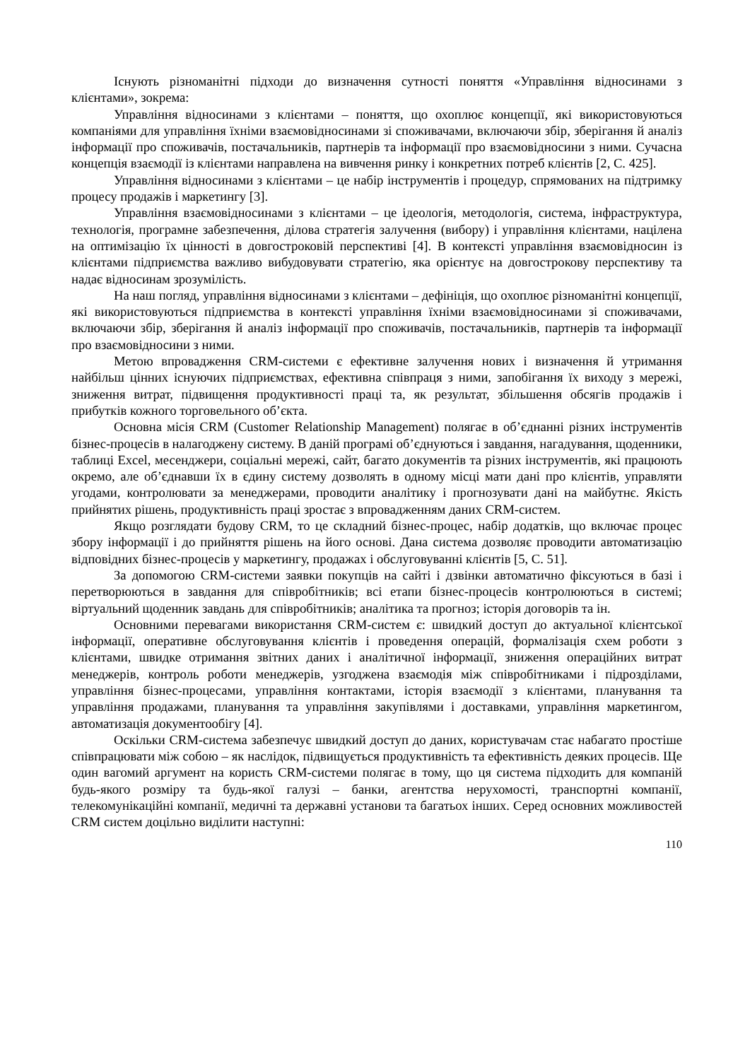Існують різноманітні підходи до визначення сутності поняття «Управління відносинами з клієнтами», зокрема:
Управління відносинами з клієнтами – поняття, що охоплює концепції, які використовуються компаніями для управління їхніми взаємовідносинами зі споживачами, включаючи збір, зберігання й аналіз інформації про споживачів, постачальників, партнерів та інформації про взаємовідносини з ними. Сучасна концепція взаємодії із клієнтами направлена на вивчення ринку і конкретних потреб клієнтів [2, С. 425].
Управління відносинами з клієнтами – це набір інструментів і процедур, спрямованих на підтримку процесу продажів і маркетингу [3].
Управління взаємовідносинами з клієнтами – це ідеологія, методологія, система, інфраструктура, технологія, програмне забезпечення, ділова стратегія залучення (вибору) і управління клієнтами, націлена на оптимізацію їх цінності в довгостроковій перспективі [4]. В контексті управління взаємовідносин із клієнтами підприємства важливо вибудовувати стратегію, яка орієнтує на довгострокову перспективу та надає відносинам зрозумілість.
На наш погляд, управління відносинами з клієнтами – дефініція, що охоплює різноманітні концепції, які використовуються підприємства в контексті управління їхніми взаємовідносинами зі споживачами, включаючи збір, зберігання й аналіз інформації про споживачів, постачальників, партнерів та інформації про взаємовідносини з ними.
Метою впровадження CRM-системи є ефективне залучення нових і визначення й утримання найбільш цінних існуючих підприємствах, ефективна співпраця з ними, запобігання їх виходу з мережі, зниження витрат, підвищення продуктивності праці та, як результат, збільшення обсягів продажів і прибутків кожного торговельного об’єкта.
Основна місія CRM (Customer Relationship Management) полягає в об’єднанні різних інструментів бізнес-процесів в налагоджену систему. В даній програмі об’єднуються і завдання, нагадування, щоденники, таблиці Excel, месенджери, соціальні мережі, сайт, багато документів та різних інструментів, які працюють окремо, але об’єднавши їх в єдину систему дозволять в одному місці мати дані про клієнтів, управляти угодами, контролювати за менеджерами, проводити аналітику і прогнозувати дані на майбутнє. Якість прийнятих рішень, продуктивність праці зростає з впровадженням даних CRM-систем.
Якщо розглядати будову CRM, то це складний бізнес-процес, набір додатків, що включає процес збору інформації і до прийняття рішень на його основі. Дана система дозволяє проводити автоматизацію відповідних бізнес-процесів у маркетингу, продажах і обслуговуванні клієнтів [5, С. 51].
За допомогою CRM-системи заявки покупців на сайті і дзвінки автоматично фіксуються в базі і перетворюються в завдання для співробітників; всі етапи бізнес-процесів контролюються в системі; віртуальний щоденник завдань для співробітників; аналітика та прогноз; історія договорів та ін.
Основними перевагами використання CRM-систем є: швидкий доступ до актуальної клієнтської інформації, оперативне обслуговування клієнтів і проведення операцій, формалізація схем роботи з клієнтами, швидке отримання звітних даних і аналітичної інформації, зниження операційних витрат менеджерів, контроль роботи менеджерів, узгоджена взаємодія між співробітниками і підрозділами, управління бізнес-процесами, управління контактами, історія взаємодії з клієнтами, планування та управління продажами, планування та управління закупівлями і доставками, управління маркетингом, автоматизація документообігу [4].
Оскільки CRM-система забезпечує швидкий доступ до даних, користувачам стає набагато простіше співпрацювати між собою – як наслідок, підвищується продуктивність та ефективність деяких процесів. Ще один вагомий аргумент на користь CRM-системи полягає в тому, що ця система підходить для компаній будь-якого розміру та будь-якої галузі – банки, агентства нерухомості, транспортні компанії, телекомунікаційні компанії, медичні та державні установи та багатьох інших. Серед основних можливостей CRM систем доцільно виділити наступні:
110